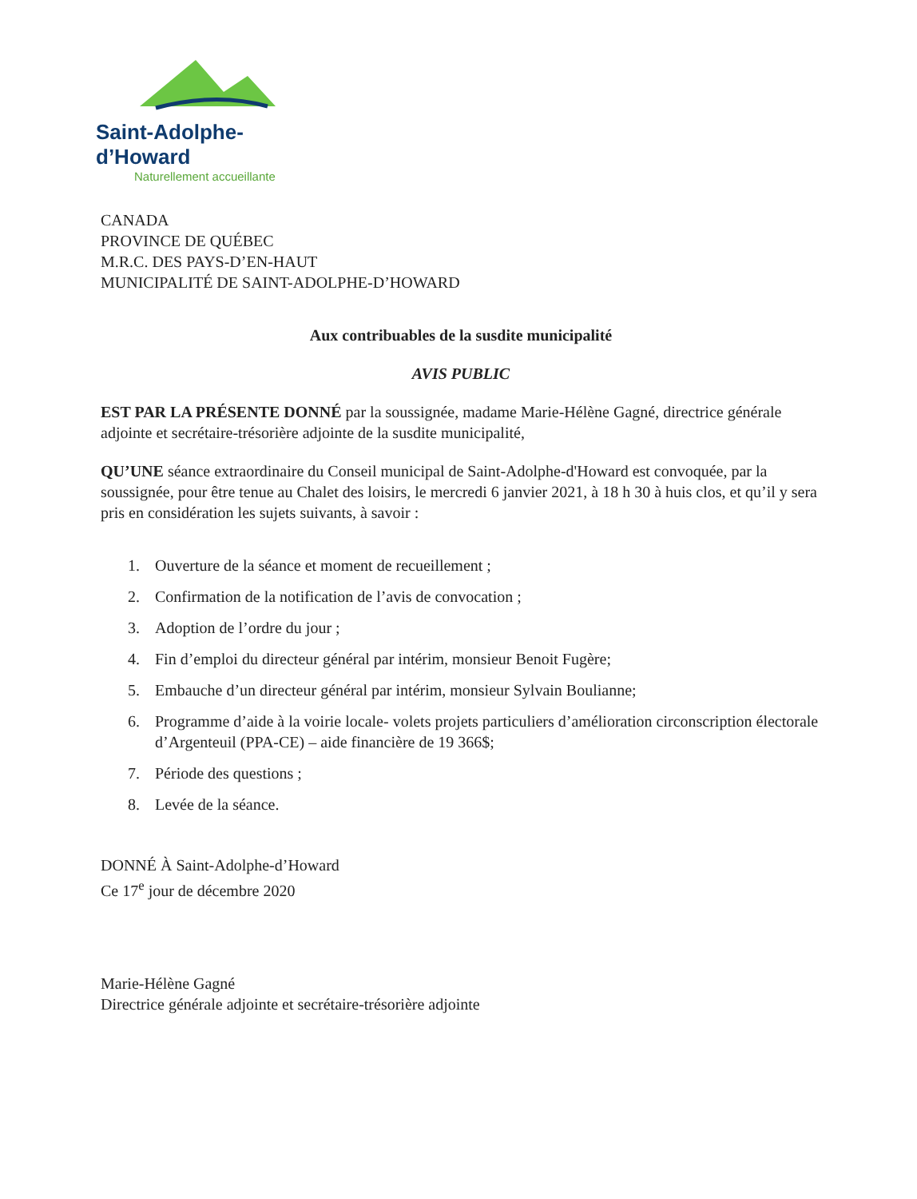Saint-Adolphe-d’Howard
Naturellement accueillante
CANADA
PROVINCE DE QUÉBEC
M.R.C. DES PAYS-D’EN-HAUT
MUNICIPALITÉ DE SAINT-ADOLPHE-D’HOWARD
Aux contribuables de la susdite municipalité
AVIS PUBLIC
EST PAR LA PRÉSENTE DONNÉ par la soussignée, madame Marie-Hélène Gagné, directrice générale adjointe et secrétaire-trésorière adjointe de la susdite municipalité,
QU’UNE séance extraordinaire du Conseil municipal de Saint-Adolphe-d'Howard est convoquée, par la soussignée, pour être tenue au Chalet des loisirs, le mercredi 6 janvier 2021, à 18 h 30 à huis clos, et qu’il y sera pris en considération les sujets suivants, à savoir :
1. Ouverture de la séance et moment de recueillement ;
2. Confirmation de la notification de l’avis de convocation ;
3. Adoption de l’ordre du jour ;
4. Fin d’emploi du directeur général par intérim, monsieur Benoit Fugère;
5. Embauche d’un directeur général par intérim, monsieur Sylvain Boulianne;
6. Programme d’aide à la voirie locale- volets projets particuliers d’amélioration circonscription électorale d’Argenteuil (PPA-CE) – aide financière de 19 366$;
7. Période des questions ;
8. Levée de la séance.
DONNÉ À Saint-Adolphe-d’Howard
Ce 17<sup>e</sup> jour de décembre 2020
Marie-Hélène Gagné
Directrice générale adjointe et secrétaire-trésorière adjointe